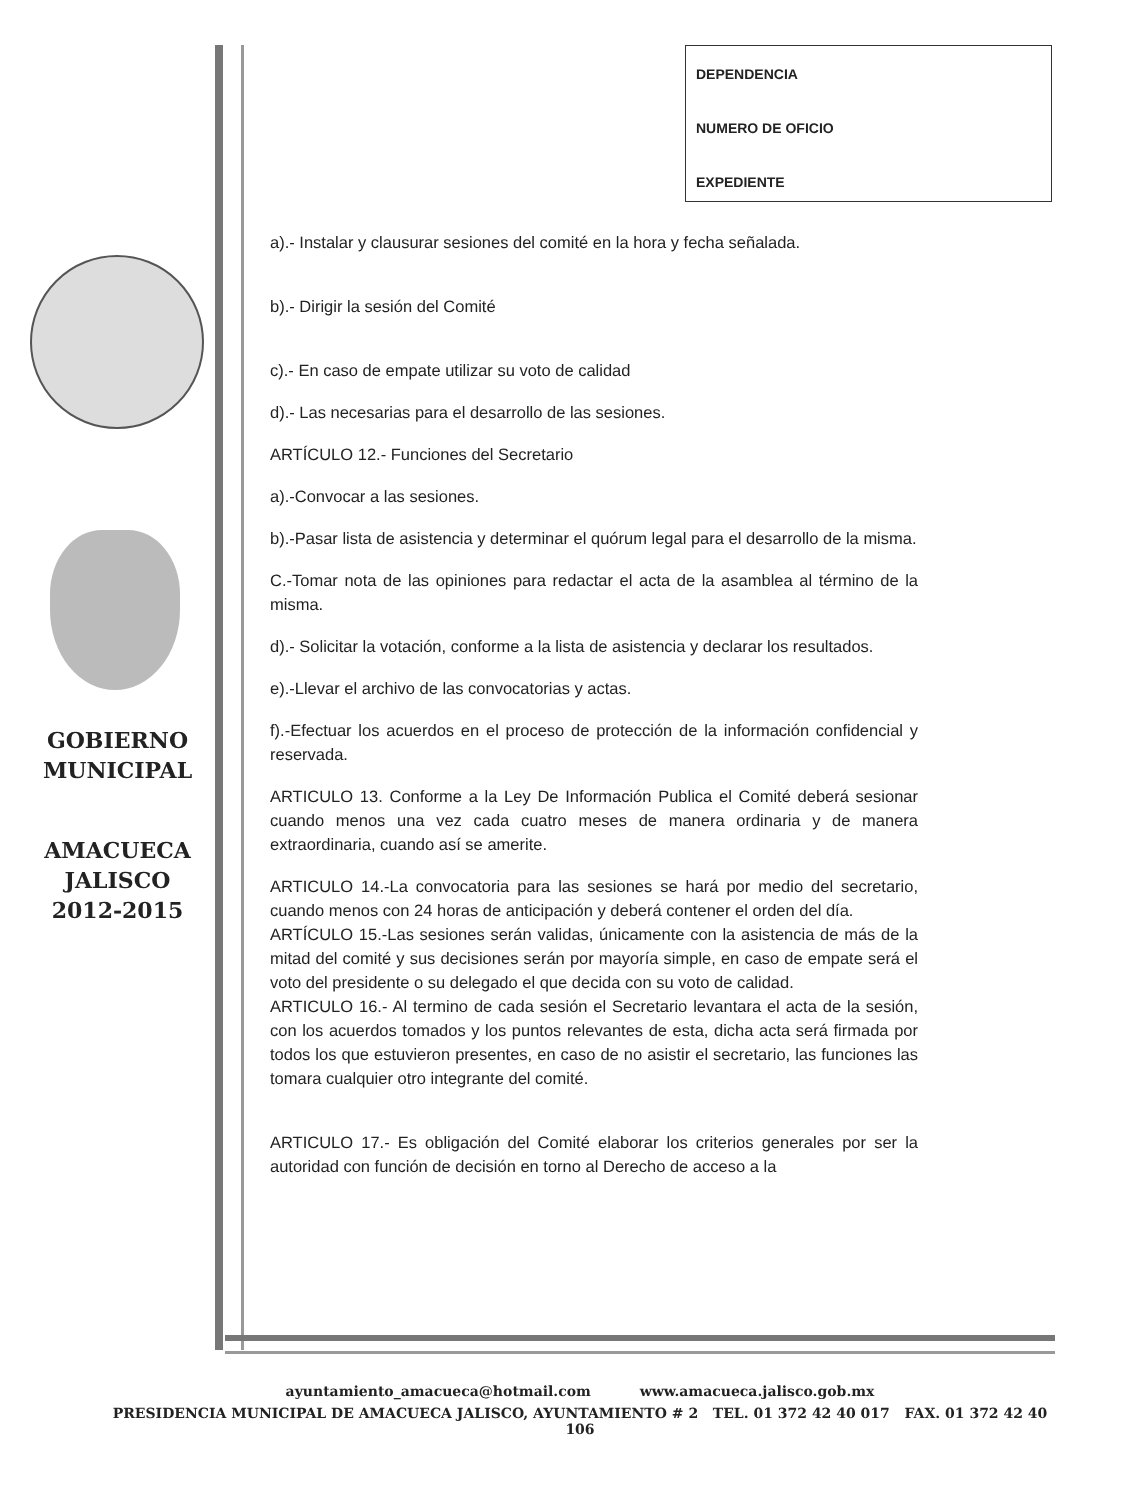GOBIERNO
MUNICIPAL
AMACUECA
JALISCO
2012-2015
DEPENDENCIA
NUMERO DE OFICIO
EXPEDIENTE
a).- Instalar y clausurar sesiones del comité en la hora y fecha señalada.
b).- Dirigir la sesión del Comité
c).- En caso de empate utilizar su voto de calidad
d).- Las necesarias para el desarrollo de las sesiones.
ARTÍCULO 12.- Funciones del Secretario
a).-Convocar a las sesiones.
b).-Pasar lista de asistencia y determinar el quórum legal para el desarrollo de la misma.
C.-Tomar nota de las opiniones para redactar el acta de la asamblea al término de la misma.
d).- Solicitar la votación, conforme a la lista de asistencia y declarar los resultados.
e).-Llevar el archivo de las convocatorias y actas.
f).-Efectuar los acuerdos en el proceso de protección de la información confidencial y reservada.
ARTICULO 13. Conforme a la Ley De Información Publica el Comité deberá sesionar cuando menos una vez cada cuatro meses de manera ordinaria y de manera extraordinaria, cuando así se amerite.
ARTICULO 14.-La convocatoria para las sesiones se hará por medio del secretario, cuando menos con 24 horas de anticipación y deberá contener el orden del día.
ARTÍCULO 15.-Las sesiones serán validas, únicamente con la asistencia de más de la mitad del comité y sus decisiones serán por mayoría simple, en caso de empate será el voto del presidente o su delegado el que decida con su voto de calidad.
ARTICULO 16.- Al termino de cada sesión el Secretario levantara el acta de la sesión, con los acuerdos tomados y los puntos relevantes de esta, dicha acta será firmada por todos los que estuvieron presentes, en caso de no asistir el secretario, las funciones las tomara cualquier otro integrante del comité.
ARTICULO 17.- Es obligación del Comité elaborar los criterios generales por ser la autoridad con función de decisión en torno al Derecho de acceso a la
ayuntamiento_amacueca@hotmail.com www.amacueca.jalisco.gob.mx
PRESIDENCIA MUNICIPAL DE AMACUECA JALISCO, AYUNTAMIENTO # 2 TEL. 01 372 42 40 017 FAX. 01 372 42 40 106